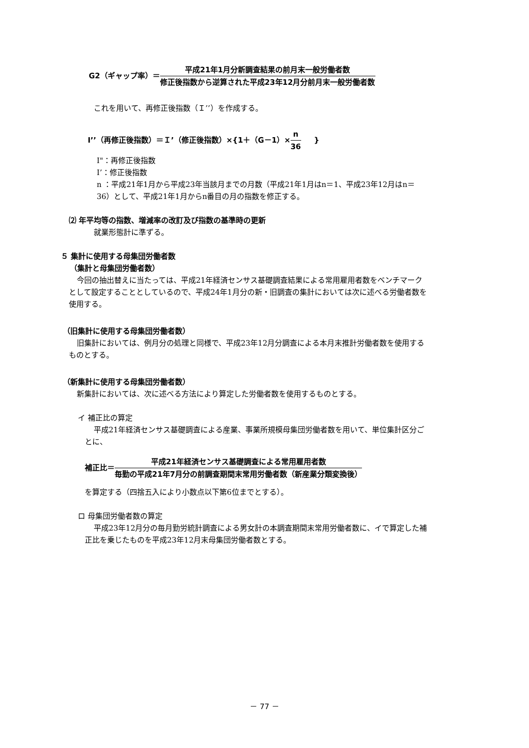G2（ギャップ率）＝平成21年1月分新調査結果の前月末一般労働者数 修正後指数から逆算された平成23年12月分前月末一般労働者数
これを用いて、再修正後指数（Ｉ’’）を作成する。
I’’（再修正後指数）＝Ｉ’（修正後指数）×{1＋（G－1）×n 36 }
I"：再修正後指数
I’：修正後指数
n ：平成21年1月から平成23年当該月までの月数（平成21年1月はn＝1、平成23年12月はn＝36）として、平成21年1月からn番目の月の指数を修正する。
⑵ 年平均等の指数、増減率の改訂及び指数の基準時の更新
就業形態計に準ずる。
５ 集計に使用する母集団労働者数
（集計と母集団労働者数）
今回の抽出替えに当たっては、平成21年経済センサス基礎調査結果による常用雇用者数をベンチマークとして設定することとしているので、平成24年1月分の新・旧調査の集計においては次に述べる労働者数を使用する。
（旧集計に使用する母集団労働者数）
旧集計においては、例月分の処理と同様で、平成23年12月分調査による本月末推計労働者数を使用するものとする。
（新集計に使用する母集団労働者数）
新集計においては、次に述べる方法により算定した労働者数を使用するものとする。
イ 補正比の算定
平成21年経済センサス基礎調査による産業、事業所規模母集団労働者数を用いて、単位集計区分ごとに、
補正比＝平成21年経済センサス基礎調査による常用雇用者数 毎勤の平成21年7月分の前調査期間末常用労働者数（新産業分類変換後）
を算定する（四捨五入により小数点以下第6位までとする）。
ロ 母集団労働者数の算定
平成23年12月分の毎月勤労統計調査による男女計の本調査期間末常用労働者数に、イで算定した補正比を乗じたものを平成23年12月末母集団労働者数とする。
－ 77 －